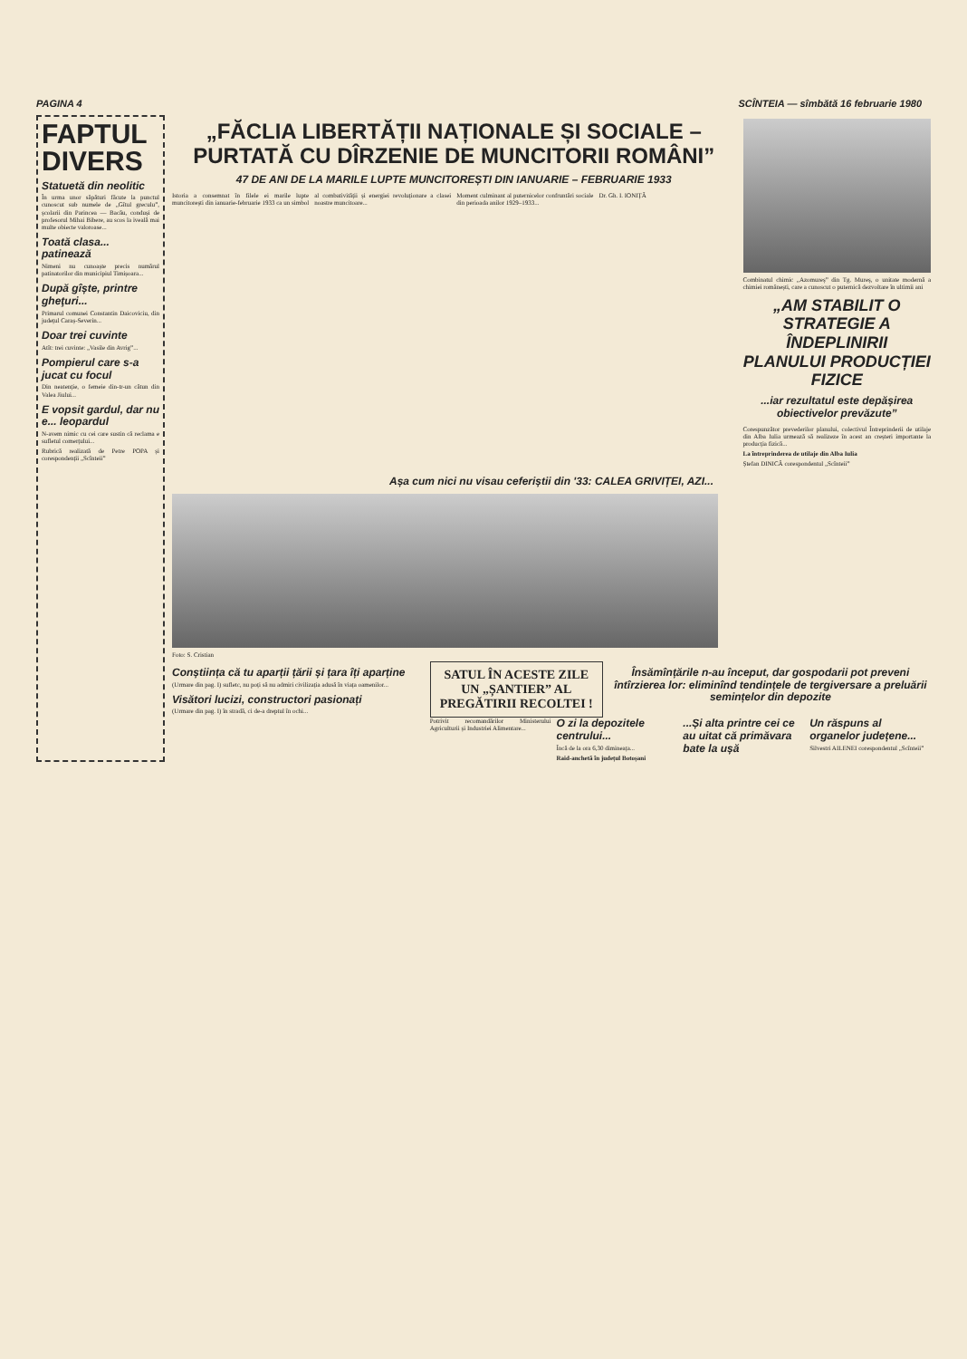PAGINA 4 SCÎNTEIA — sîmbătă 16 februarie 1980
FAPTUL DIVERS
Statuetă din neolitic
În urma unor săpături făcute la punctul cunoscut sub numele de „Gîtul greculu”, școlarii din Parincea — Bacău, conduși de profesorul Mihai Bibere, au scos la iveală mai multe obiecte valoroase...
Toată clasa... patinează
Nimeni nu cunoaște precis numărul patinatorilor din municipiul Timișoara...
După gîște, printre gheţuri...
Primarul comunei Constantin Daicoviciu, din județul Caraș-Severin...
Doar trei cuvinte
Atît: trei cuvinte: „Vasile din Avrig”...
Pompierul care s-a jucat cu focul
Din neatenție, o femeie din-tr-un cătun din Valea Jiului...
E vopsit gardul, dar nu e... leopardul
N-avem nimic cu cei care sustin că reclama e sufletul comerțului...
Rubrică realizată de Petre POPA și corespondenții „Scînteii”
„FĂCLIA LIBERTĂȚII NAȚIONALE ȘI SOCIALE – PURTATĂ CU DÎRZENIE DE MUNCITORII ROMÂNI”
47 DE ANI DE LA MARILE LUPTE MUNCITOREȘTI DIN IANUARIE – FEBRUARIE 1933
Istoria a consemnat în filele ei marile lupte muncitorești din ianuarie-februarie 1933 ca un simbol al combativității și energiei revoluționare a clasei noastre muncitoare...
Moment culminant al puternicelor confruntări sociale din perioada anilor 1929–1933...
Dr. Gh. I. IONIȚĂ
Combinatul chimic „Azomureș” din Tg. Mureș, o unitate modernă a chimiei românești, care a cunoscut o puternică dezvoltare în ultimii ani
„AM STABILIT O STRATEGIE A ÎNDEPLINIRII PLANULUI PRODUCȚIEI FIZICE
...iar rezultatul este depășirea obiectivelor prevăzute”
Corespunzător prevederilor planului, colectivul Întreprinderii de utilaje din Alba Iulia urmează să realizeze în acest an creșteri importante la producția fizică...
La întreprinderea de utilaje din Alba Iulia
Ștefan DINICĂ corespondentul „Scînteii”
Așa cum nici nu visau ceferiștii din '33: CALEA GRIVIȚEI, AZI...
Foto: S. Cristian
Conștiința că tu aparții țării și țara îți aparține
(Urmare din pag. I) sufletc, nu poți să nu admiri civilizația adusă în viața oamenilor...
Visători lucizi, constructori pasionați
(Urmare din pag. I) în stradă, ci de-a dreptul în ochi...
SATUL ÎN ACESTE ZILE UN „ȘANTIER” AL PREGĂTIRII RECOLTEI !
Însămînțările n-au început, dar gospodarii pot preveni întîrzierea lor: eliminînd tendințele de tergiversare a preluării semințelor din depozite
Potrivit recomandărilor Ministerului Agriculturii și Industriei Alimentare...
O zi la depozitele centrului...
Încă de la ora 6,30 dimineața...
Raid-anchetă în județul Botoșani
...Și alta printre cei ce au uitat că primăvara bate la ușă
Un răspuns al organelor județene...
Silvestri AILENEI corespondentul „Scînteii”